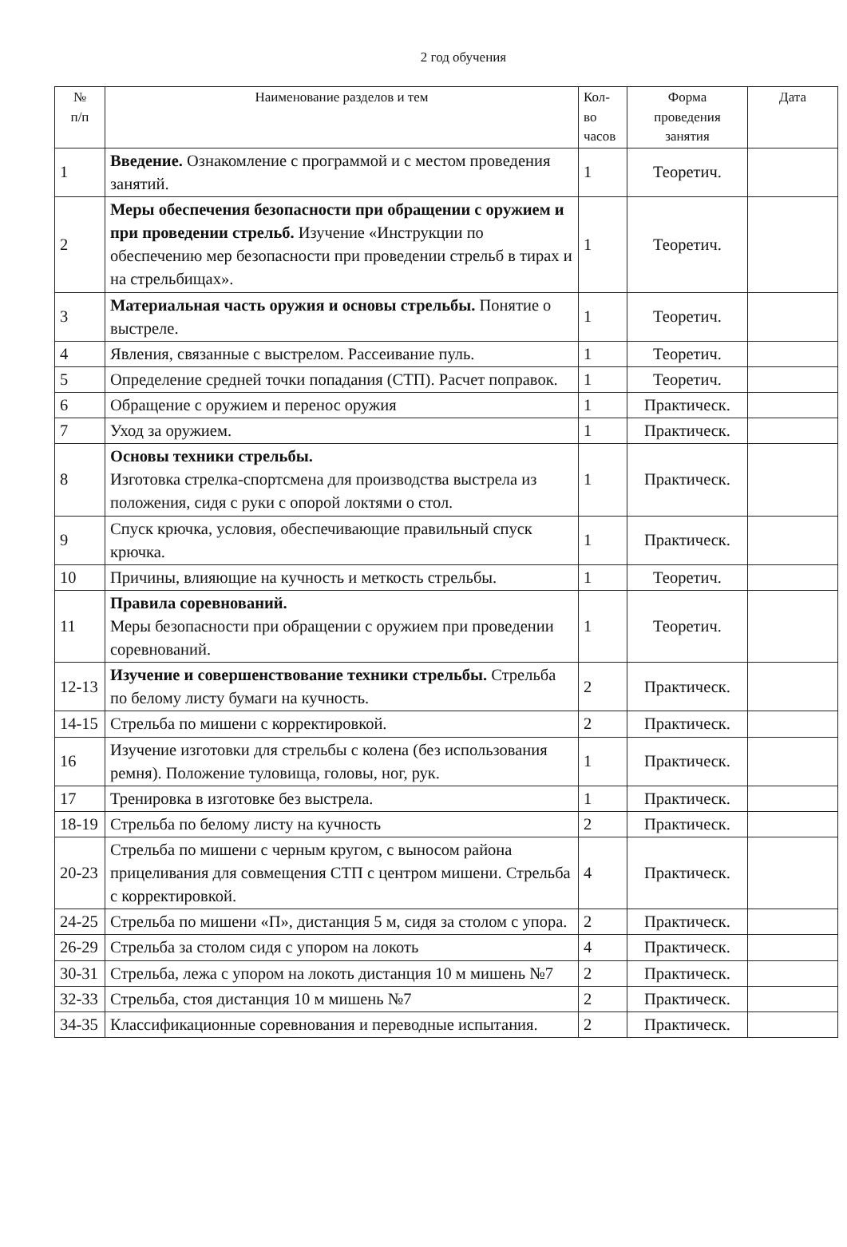2 год обучения
| № п/п | Наименование разделов и тем | Кол- во часов | Форма проведения занятия | Дата |
| --- | --- | --- | --- | --- |
| 1 | Введение. Ознакомление с программой и с местом проведения занятий. | 1 | Теоретич. | |
| 2 | Меры обеспечения безопасности при обращении с оружием и при проведении стрельб. Изучение «Инструкции по обеспечению мер безопасности при проведении стрельб в тирах и на стрельбищах». | 1 | Теоретич. | |
| 3 | Материальная часть оружия и основы стрельбы. Понятие о выстреле. | 1 | Теоретич. | |
| 4 | Явления, связанные с выстрелом. Рассеивание пуль. | 1 | Теоретич. | |
| 5 | Определение средней точки попадания (СТП). Расчет поправок. | 1 | Теоретич. | |
| 6 | Обращение с оружием и перенос оружия | 1 | Практическ. | |
| 7 | Уход за оружием. | 1 | Практическ. | |
| 8 | Основы техники стрельбы. Изготовка стрелка-спортсмена для производства выстрела из положения, сидя с руки с опорой локтями о стол. | 1 | Практическ. | |
| 9 | Спуск крючка, условия, обеспечивающие правильный спуск крючка. | 1 | Практическ. | |
| 10 | Причины, влияющие на кучность и меткость стрельбы. | 1 | Теоретич. | |
| 11 | Правила соревнований. Меры безопасности при обращении с оружием при проведении соревнований. | 1 | Теоретич. | |
| 12-13 | Изучение и совершенствование техники стрельбы. Стрельба по белому листу бумаги на кучность. | 2 | Практическ. | |
| 14-15 | Стрельба по мишени с корректировкой. | 2 | Практическ. | |
| 16 | Изучение изготовки для стрельбы с колена (без использования ремня). Положение туловища, головы, ног, рук. | 1 | Практическ. | |
| 17 | Тренировка в изготовке без выстрела. | 1 | Практическ. | |
| 18-19 | Стрельба по белому листу на кучность | 2 | Практическ. | |
| 20-23 | Стрельба по мишени с черным кругом, с выносом района прицеливания для совмещения СТП с центром мишени. Стрельба с корректировкой. | 4 | Практическ. | |
| 24-25 | Стрельба по мишени «П», дистанция 5 м, сидя за столом с упора. | 2 | Практическ. | |
| 26-29 | Стрельба за столом сидя с упором на локоть | 4 | Практическ. | |
| 30-31 | Стрельба, лежа с упором на локоть дистанция 10 м мишень №7 | 2 | Практическ. | |
| 32-33 | Стрельба, стоя дистанция 10 м мишень №7 | 2 | Практическ. | |
| 34-35 | Классификационные соревнования и переводные испытания. | 2 | Практическ. | |